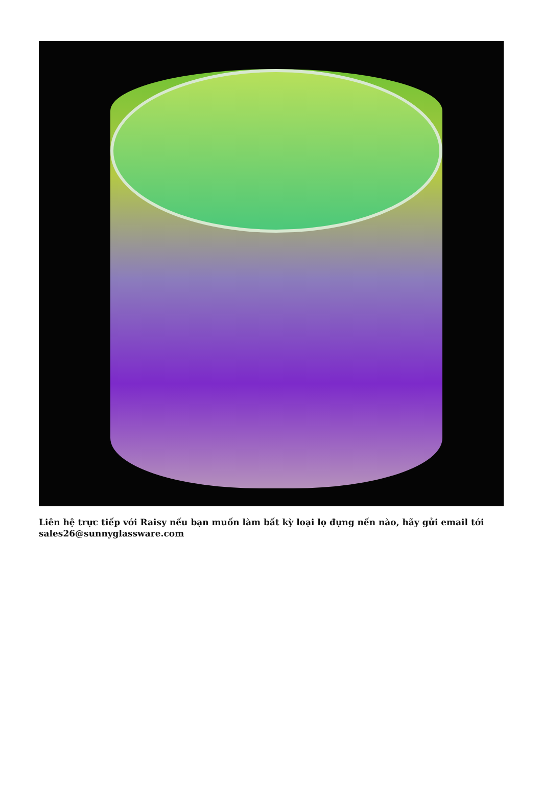Liên hệ trực tiếp với Raisy nếu bạn muốn làm bất kỳ loại lọ đựng nến nào, hãy gửi email tới sales26@sunnyglassware.com